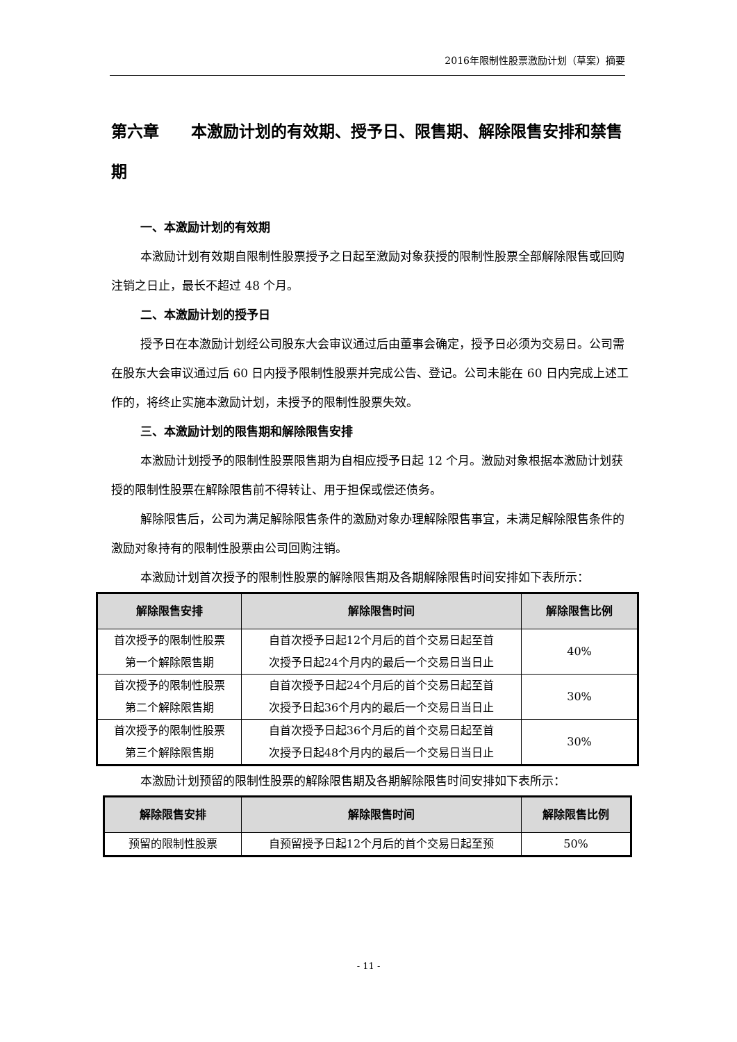2016年限制性股票激励计划（草案）摘要
第六章　　本激励计划的有效期、授予日、限售期、解除限售安排和禁售期
一、本激励计划的有效期
本激励计划有效期自限制性股票授予之日起至激励对象获授的限制性股票全部解除限售或回购注销之日止，最长不超过 48 个月。
二、本激励计划的授予日
授予日在本激励计划经公司股东大会审议通过后由董事会确定，授予日必须为交易日。公司需在股东大会审议通过后 60 日内授予限制性股票并完成公告、登记。公司未能在 60 日内完成上述工作的，将终止实施本激励计划，未授予的限制性股票失效。
三、本激励计划的限售期和解除限售安排
本激励计划授予的限制性股票限售期为自相应授予日起 12 个月。激励对象根据本激励计划获授的限制性股票在解除限售前不得转让、用于担保或偿还债务。
解除限售后，公司为满足解除限售条件的激励对象办理解除限售事宜，未满足解除限售条件的激励对象持有的限制性股票由公司回购注销。
本激励计划首次授予的限制性股票的解除限售期及各期解除限售时间安排如下表所示：
| 解除限售安排 | 解除限售时间 | 解除限售比例 |
| --- | --- | --- |
| 首次授予的限制性股票 第一个解除限售期 | 自首次授予日起12个月后的首个交易日起至首 次授予日起24个月内的最后一个交易日当日止 | 40% |
| 首次授予的限制性股票 第二个解除限售期 | 自首次授予日起24个月后的首个交易日起至首 次授予日起36个月内的最后一个交易日当日止 | 30% |
| 首次授予的限制性股票 第三个解除限售期 | 自首次授予日起36个月后的首个交易日起至首 次授予日起48个月内的最后一个交易日当日止 | 30% |
本激励计划预留的限制性股票的解除限售期及各期解除限售时间安排如下表所示：
| 解除限售安排 | 解除限售时间 | 解除限售比例 |
| --- | --- | --- |
| 预留的限制性股票 | 自预留授予日起12个月后的首个交易日起至预 | 50% |
- 11 -